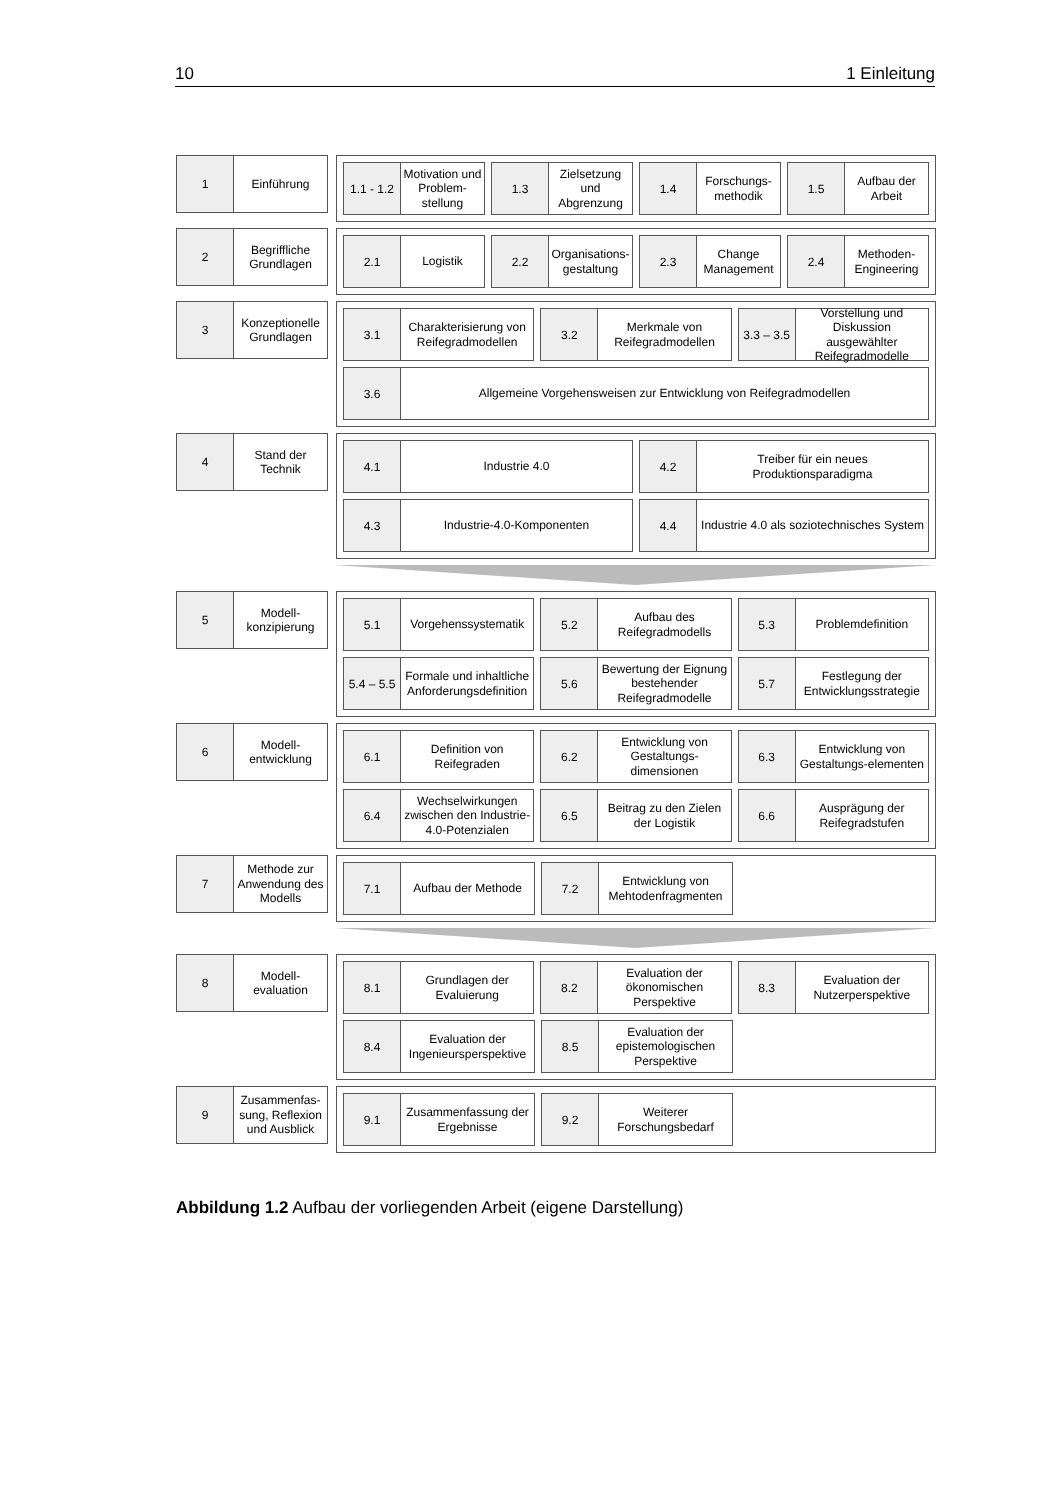10 1 Einleitung
1
Einführung
1.1 - 1.2
Motivation und Problem-stellung
1.3
Zielsetzung und Abgrenzung
1.4
Forschungs-methodik
1.5
Aufbau der Arbeit
2
Begriffliche Grundlagen
2.1
Logistik
2.2
Organisations-gestaltung
2.3
Change Management
2.4
Methoden-Engineering
3
Konzeptionelle Grundlagen
3.1
Charakterisierung von Reifegradmodellen
3.2
Merkmale von Reifegradmodellen
3.3 – 3.5
Vorstellung und Diskussion ausgewählter Reifegradmodelle
3.6
Allgemeine Vorgehensweisen zur Entwicklung von Reifegradmodellen
4
Stand der Technik
4.1
Industrie 4.0
4.2
Treiber für ein neues Produktionsparadigma
4.3
Industrie-4.0-Komponenten
4.4
Industrie 4.0 als soziotechnisches System
5
Modell-konzipierung
5.1
Vorgehenssystematik
5.2
Aufbau des Reifegradmodells
5.3
Problemdefinition
5.4 – 5.5
Formale und inhaltliche Anforderungsdefinition
5.6
Bewertung der Eignung bestehender Reifegradmodelle
5.7
Festlegung der Entwicklungsstrategie
6
Modell-entwicklung
6.1
Definition von Reifegraden
6.2
Entwicklung von Gestaltungs-dimensionen
6.3
Entwicklung von Gestaltungs-elementen
6.4
Wechselwirkungen zwischen den Industrie-4.0-Potenzialen
6.5
Beitrag zu den Zielen der Logistik
6.6
Ausprägung der Reifegradstufen
7
Methode zur Anwendung des Modells
7.1
Aufbau der Methode
7.2
Entwicklung von Mehtodenfragmenten
8
Modell-evaluation
8.1
Grundlagen der Evaluierung
8.2
Evaluation der ökonomischen Perspektive
8.3
Evaluation der Nutzerperspektive
8.4
Evaluation der Ingenieursperspektive
8.5
Evaluation der epistemologischen Perspektive
9
Zusammenfas-sung, Reflexion und Ausblick
9.1
Zusammenfassung der Ergebnisse
9.2
Weiterer Forschungsbedarf
Abbildung 1.2 Aufbau der vorliegenden Arbeit (eigene Darstellung)